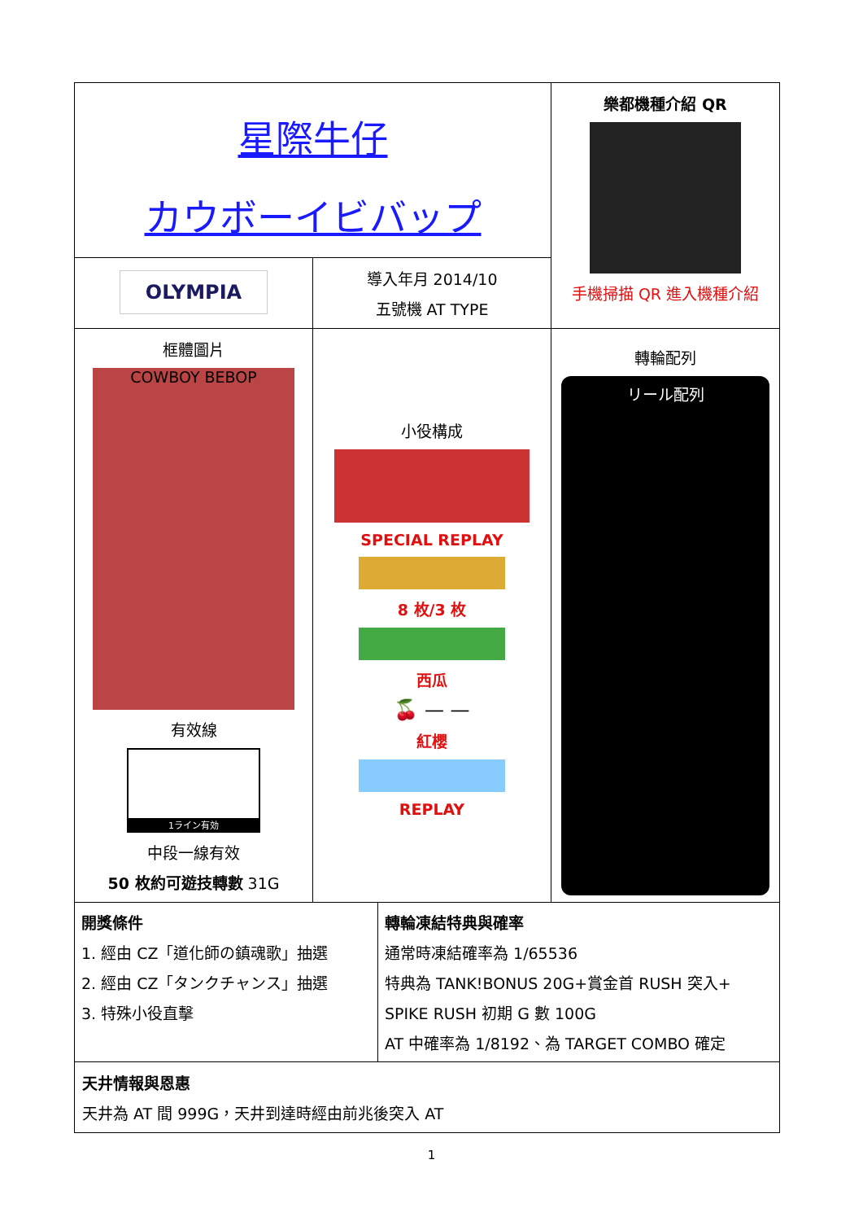| 星際牛仔 カウボーイビバップ | | 樂都機種介紹 QR 手機掃描 QR 進入機種介紹 |
| OLYMPIA | 導入年月 2014/10 五號機 AT TYPE | |
| 框體圖片 COWBOY BEBOP 有效線 1ライン有効 中段一線有效 50 枚約可遊技轉數 31G | 小役構成 SPECIAL REPLAY 8 枚/3 枚 西瓜 🍒 — — 紅櫻 REPLAY | 轉輪配列 リール配列 |
| 開獎條件 1. 經由 CZ「道化師の鎮魂歌」抽選 2. 經由 CZ「タンクチャンス」抽選 3. 特殊小役直擊 轉輪凍結特典與確率 通常時凍結確率為 1/65536 特典為 TANK!BONUS 20G+賞金首 RUSH 突入+ SPIKE RUSH 初期 G 數 100G AT 中確率為 1/8192、為 TARGET COMBO 確定 | | |
| 天井情報與恩惠 天井為 AT 間 999G，天井到達時經由前兆後突入 AT | | |
1